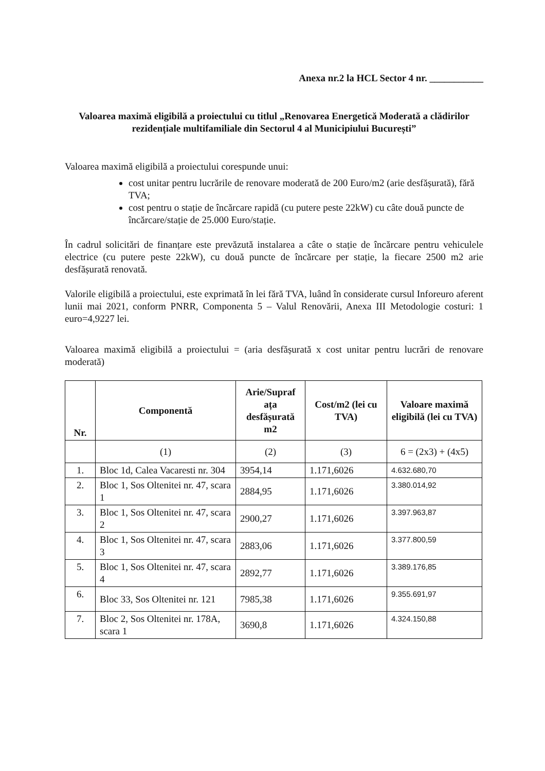Anexa nr.2 la HCL Sector 4 nr. ___________
Valoarea maximă eligibilă a proiectului cu titlul „Renovarea Energetică Moderată a clădirilor rezidențiale multifamiliale din Sectorul 4 al Municipiului București”
Valoarea maximă eligibilă a proiectului corespunde unui:
cost unitar pentru lucrările de renovare moderată de 200 Euro/m2 (arie desfășurată), fără TVA;
cost pentru o stație de încărcare rapidă (cu putere peste 22kW) cu câte două puncte de încărcare/stație de 25.000 Euro/stație.
În cadrul solicitări de finanțare este prevăzută instalarea a câte o stație de încărcare pentru vehiculele electrice (cu putere peste 22kW), cu două puncte de încărcare per stație, la fiecare 2500 m2 arie desfășurată renovată.
Valorile eligibilă a proiectului, este exprimată în lei fără TVA, luând în considerate cursul Inforeuro aferent lunii mai 2021, conform PNRR, Componenta 5 – Valul Renovării, Anexa III Metodologie costuri: 1 euro=4,9227 lei.
Valoarea maximă eligibilă a proiectului = (aria desfășurată x cost unitar pentru lucrări de renovare moderată)
| Nr. | Componentă | Arie/Supraf ața desfășurată m2 | Cost/m2 (lei cu TVA) | Valoare maximă eligibilă (lei cu TVA) |
| --- | --- | --- | --- | --- |
| | (1) | (2) | (3) | 6 = (2x3) + (4x5) |
| 1. | Bloc 1d, Calea Vacaresti nr. 304 | 3954,14 | 1.171,6026 | 4.632.680,70 |
| 2. | Bloc 1, Sos Oltenitei nr. 47, scara 1 | 2884,95 | 1.171,6026 | 3.380.014,92 |
| 3. | Bloc 1, Sos Oltenitei nr. 47, scara 2 | 2900,27 | 1.171,6026 | 3.397.963,87 |
| 4. | Bloc 1, Sos Oltenitei nr. 47, scara 3 | 2883,06 | 1.171,6026 | 3.377.800,59 |
| 5. | Bloc 1, Sos Oltenitei nr. 47, scara 4 | 2892,77 | 1.171,6026 | 3.389.176,85 |
| 6. | Bloc 33, Sos Oltenitei nr. 121 | 7985,38 | 1.171,6026 | 9.355.691,97 |
| 7. | Bloc 2, Sos Oltenitei nr. 178A, scara 1 | 3690,8 | 1.171,6026 | 4.324.150,88 |